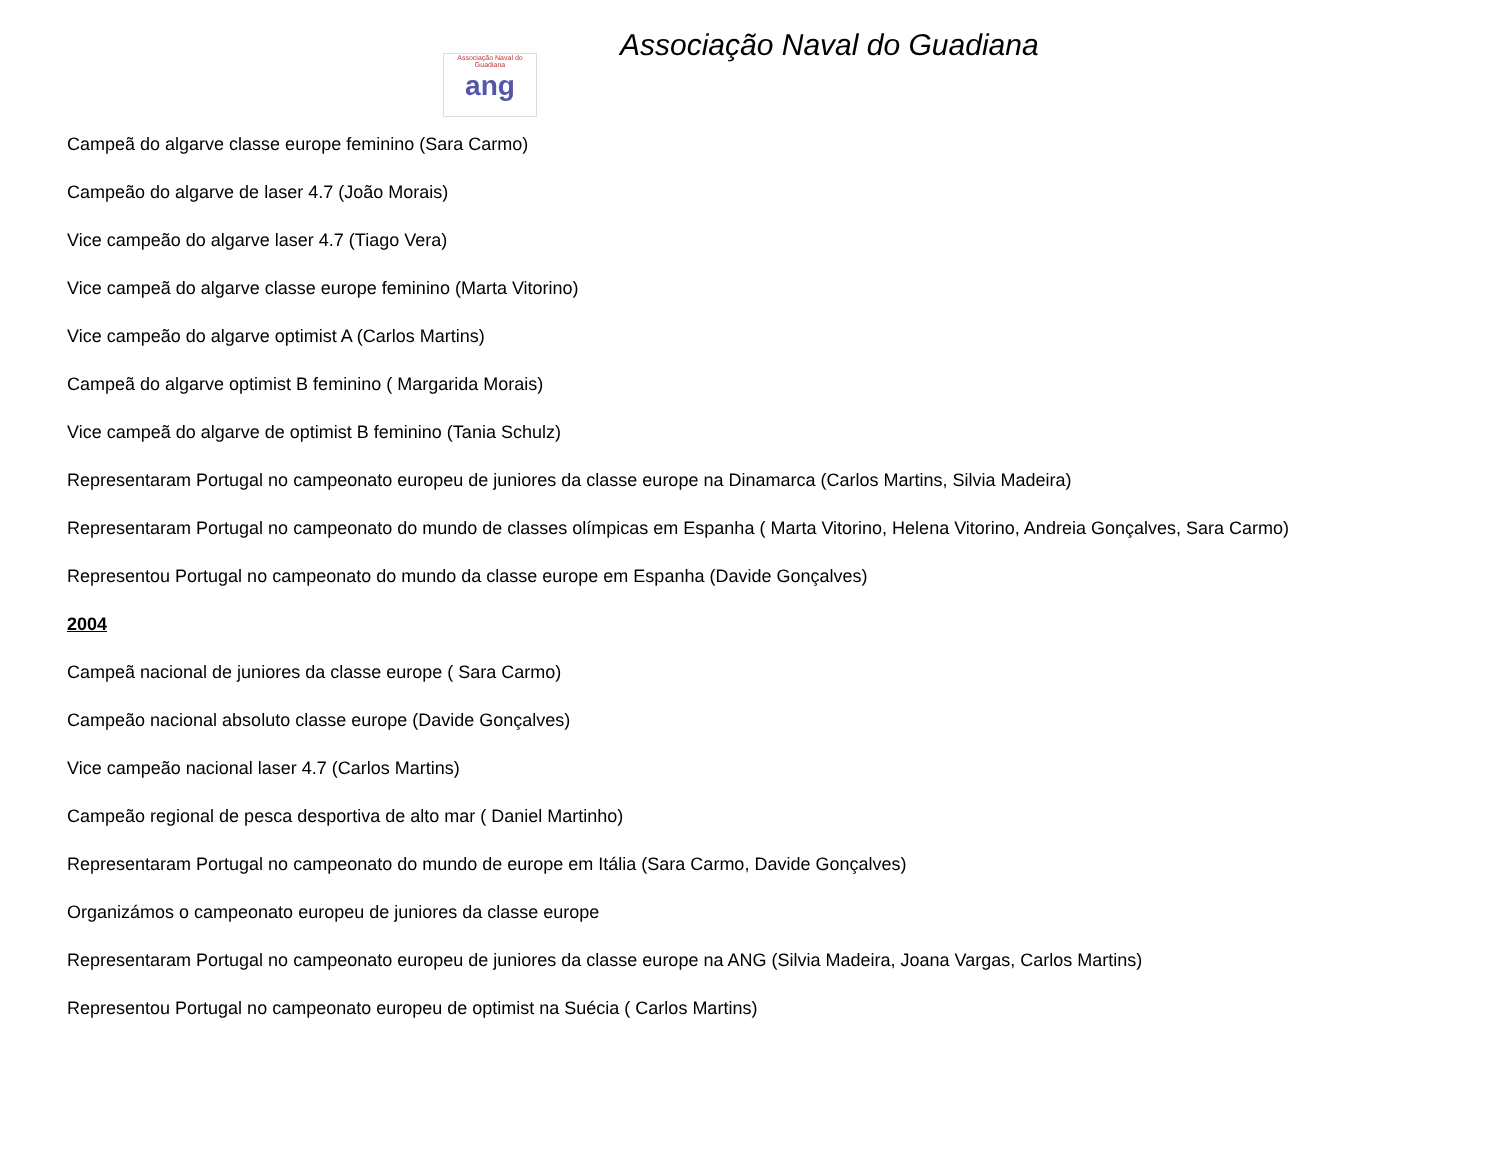Associação Naval do Guadiana
ang
Associação Naval do Guadiana
Campeã do algarve classe europe feminino (Sara Carmo)
Campeão do algarve de laser 4.7 (João Morais)
Vice campeão do algarve laser 4.7 (Tiago Vera)
Vice campeã do algarve classe europe feminino (Marta Vitorino)
Vice campeão do algarve optimist A (Carlos Martins)
Campeã do algarve optimist B feminino ( Margarida Morais)
Vice campeã do algarve de optimist B feminino (Tania Schulz)
Representaram Portugal no campeonato europeu de juniores da classe europe na Dinamarca (Carlos Martins, Silvia Madeira)
Representaram Portugal no campeonato do mundo de classes olímpicas em Espanha ( Marta Vitorino, Helena Vitorino, Andreia Gonçalves, Sara Carmo)
Representou Portugal no campeonato do mundo da classe europe em Espanha (Davide Gonçalves)
2004
Campeã nacional de juniores da classe europe ( Sara Carmo)
Campeão nacional absoluto classe europe (Davide Gonçalves)
Vice campeão nacional laser 4.7 (Carlos Martins)
Campeão regional de pesca desportiva de alto mar ( Daniel Martinho)
Representaram Portugal no campeonato do mundo de europe em Itália (Sara Carmo, Davide Gonçalves)
Organizámos o campeonato europeu de juniores da classe europe
Representaram Portugal no campeonato europeu de juniores da classe europe na ANG (Silvia Madeira, Joana Vargas, Carlos Martins)
Representou Portugal no campeonato europeu de optimist na Suécia ( Carlos Martins)